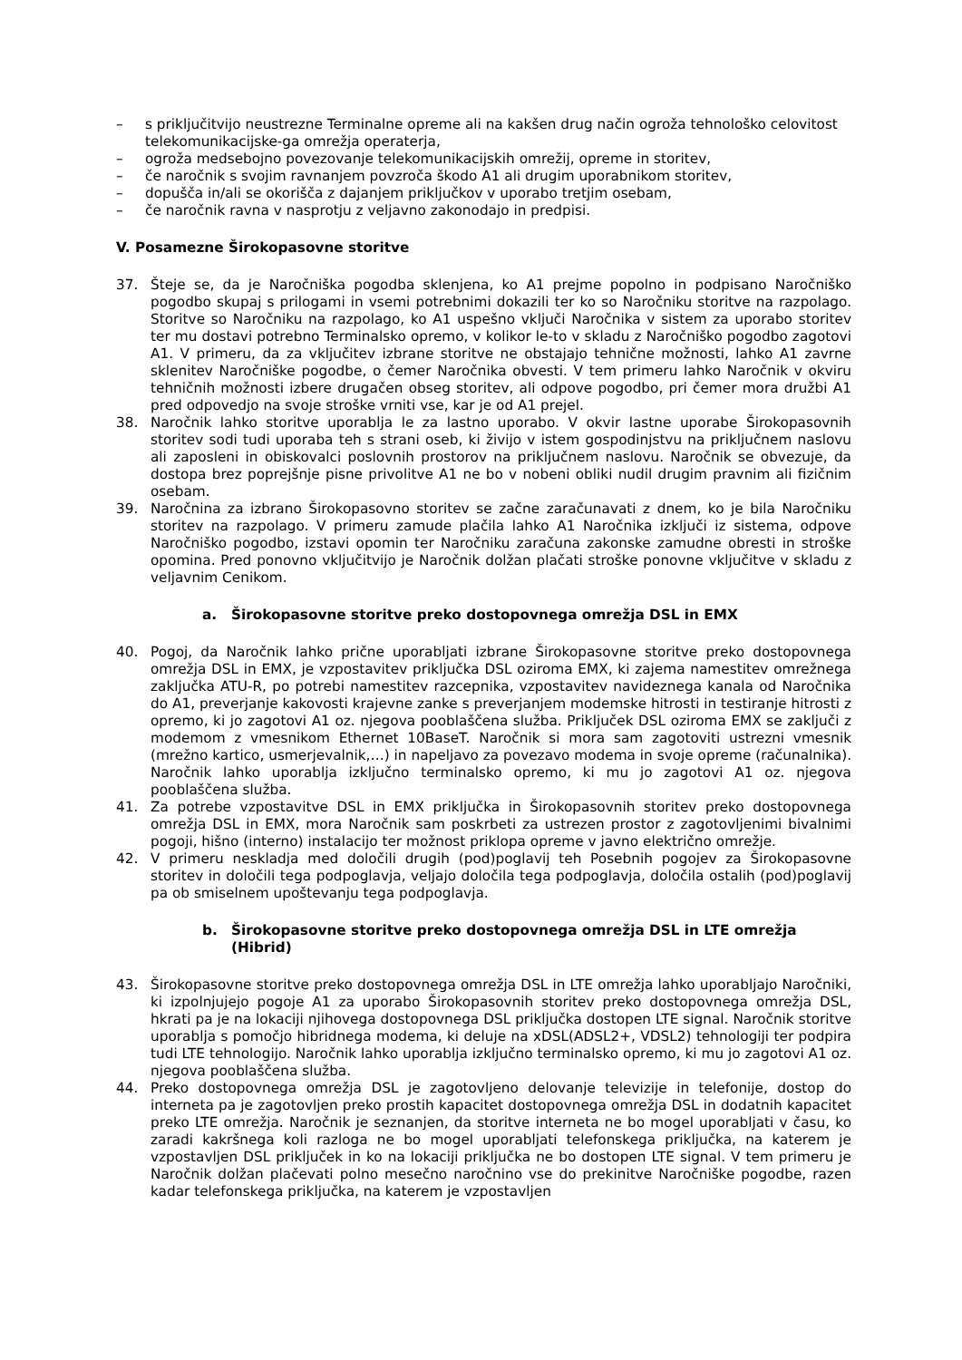– s priključitvijo neustrezne Terminalne opreme ali na kakšen drug način ogroža tehnološko celovitost telekomunikacijske-ga omrežja operaterja,
– ogroža medsebojno povezovanje telekomunikacijskih omrežij, opreme in storitev,
– če naročnik s svojim ravnanjem povzroča škodo A1 ali drugim uporabnikom storitev,
– dopušča in/ali se okorišča z dajanjem priključkov v uporabo tretjim osebam,
– če naročnik ravna v nasprotju z veljavno zakonodajo in predpisi.
V. Posamezne Širokopasovne storitve
37. Šteje se, da je Naročniška pogodba sklenjena, ko A1 prejme popolno in podpisano Naročniško pogodbo skupaj s prilogami in vsemi potrebnimi dokazili ter ko so Naročniku storitve na razpolago. Storitve so Naročniku na razpolago, ko A1 uspešno vključi Naročnika v sistem za uporabo storitev ter mu dostavi potrebno Terminalsko opremo, v kolikor le-to v skladu z Naročniško pogodbo zagotovi A1. V primeru, da za vključitev izbrane storitve ne obstajajo tehnične možnosti, lahko A1 zavrne sklenitev Naročniške pogodbe, o čemer Naročnika obvesti. V tem primeru lahko Naročnik v okviru tehničnih možnosti izbere drugačen obseg storitev, ali odpove pogodbo, pri čemer mora družbi A1 pred odpovedjo na svoje stroške vrniti vse, kar je od A1 prejel.
38. Naročnik lahko storitve uporablja le za lastno uporabo. V okvir lastne uporabe Širokopasovnih storitev sodi tudi uporaba teh s strani oseb, ki živijo v istem gospodinjstvu na priključnem naslovu ali zaposleni in obiskovalci poslovnih prostorov na priključnem naslovu. Naročnik se obvezuje, da dostopa brez poprejšnje pisne privolitve A1 ne bo v nobeni obliki nudil drugim pravnim ali fizičnim osebam.
39. Naročnina za izbrano Širokopasovno storitev se začne zaračunavati z dnem, ko je bila Naročniku storitev na razpolago. V primeru zamude plačila lahko A1 Naročnika izključi iz sistema, odpove Naročniško pogodbo, izstavi opomin ter Naročniku zaračuna zakonske zamudne obresti in stroške opomina. Pred ponovno vključitvijo je Naročnik dolžan plačati stroške ponovne vključitve v skladu z veljavnim Cenikom.
a. Širokopasovne storitve preko dostopovnega omrežja DSL in EMX
40. Pogoj, da Naročnik lahko prične uporabljati izbrane Širokopasovne storitve preko dostopovnega omrežja DSL in EMX, je vzpostavitev priključka DSL oziroma EMX, ki zajema namestitev omrežnega zaključka ATU-R, po potrebi namestitev razcepnika, vzpostavitev navideznega kanala od Naročnika do A1, preverjanje kakovosti krajevne zanke s preverjanjem modemske hitrosti in testiranje hitrosti z opremo, ki jo zagotovi A1 oz. njegova pooblaščena služba. Priključek DSL oziroma EMX se zaključi z modemom z vmesnikom Ethernet 10BaseT. Naročnik si mora sam zagotoviti ustrezni vmesnik (mrežno kartico, usmerjevalnik,…) in napeljavo za povezavo modema in svoje opreme (računalnika). Naročnik lahko uporablja izključno terminalsko opremo, ki mu jo zagotovi A1 oz. njegova pooblaščena služba.
41. Za potrebe vzpostavitve DSL in EMX priključka in Širokopasovnih storitev preko dostopovnega omrežja DSL in EMX, mora Naročnik sam poskrbeti za ustrezen prostor z zagotovljenimi bivalnimi pogoji, hišno (interno) instalacijo ter možnost priklopa opreme v javno električno omrežje.
42. V primeru neskladja med določili drugih (pod)poglavij teh Posebnih pogojev za Širokopasovne storitev in določili tega podpoglavja, veljajo določila tega podpoglavja, določila ostalih (pod)poglavij pa ob smiselnem upoštevanju tega podpoglavja.
b. Širokopasovne storitve preko dostopovnega omrežja DSL in LTE omrežja (Hibrid)
43. Širokopasovne storitve preko dostopovnega omrežja DSL in LTE omrežja lahko uporabljajo Naročniki, ki izpolnjujejo pogoje A1 za uporabo Širokopasovnih storitev preko dostopovnega omrežja DSL, hkrati pa je na lokaciji njihovega dostopovnega DSL priključka dostopen LTE signal. Naročnik storitve uporablja s pomočjo hibridnega modema, ki deluje na xDSL(ADSL2+, VDSL2) tehnologiji ter podpira tudi LTE tehnologijo. Naročnik lahko uporablja izključno terminalsko opremo, ki mu jo zagotovi A1 oz. njegova pooblaščena služba.
44. Preko dostopovnega omrežja DSL je zagotovljeno delovanje televizije in telefonije, dostop do interneta pa je zagotovljen preko prostih kapacitet dostopovnega omrežja DSL in dodatnih kapacitet preko LTE omrežja. Naročnik je seznanjen, da storitve interneta ne bo mogel uporabljati v času, ko zaradi kakršnega koli razloga ne bo mogel uporabljati telefonskega priključka, na katerem je vzpostavljen DSL priključek in ko na lokaciji priključka ne bo dostopen LTE signal. V tem primeru je Naročnik dolžan plačevati polno mesečno naročnino vse do prekinitve Naročniške pogodbe, razen kadar telefonskega priključka, na katerem je vzpostavljen